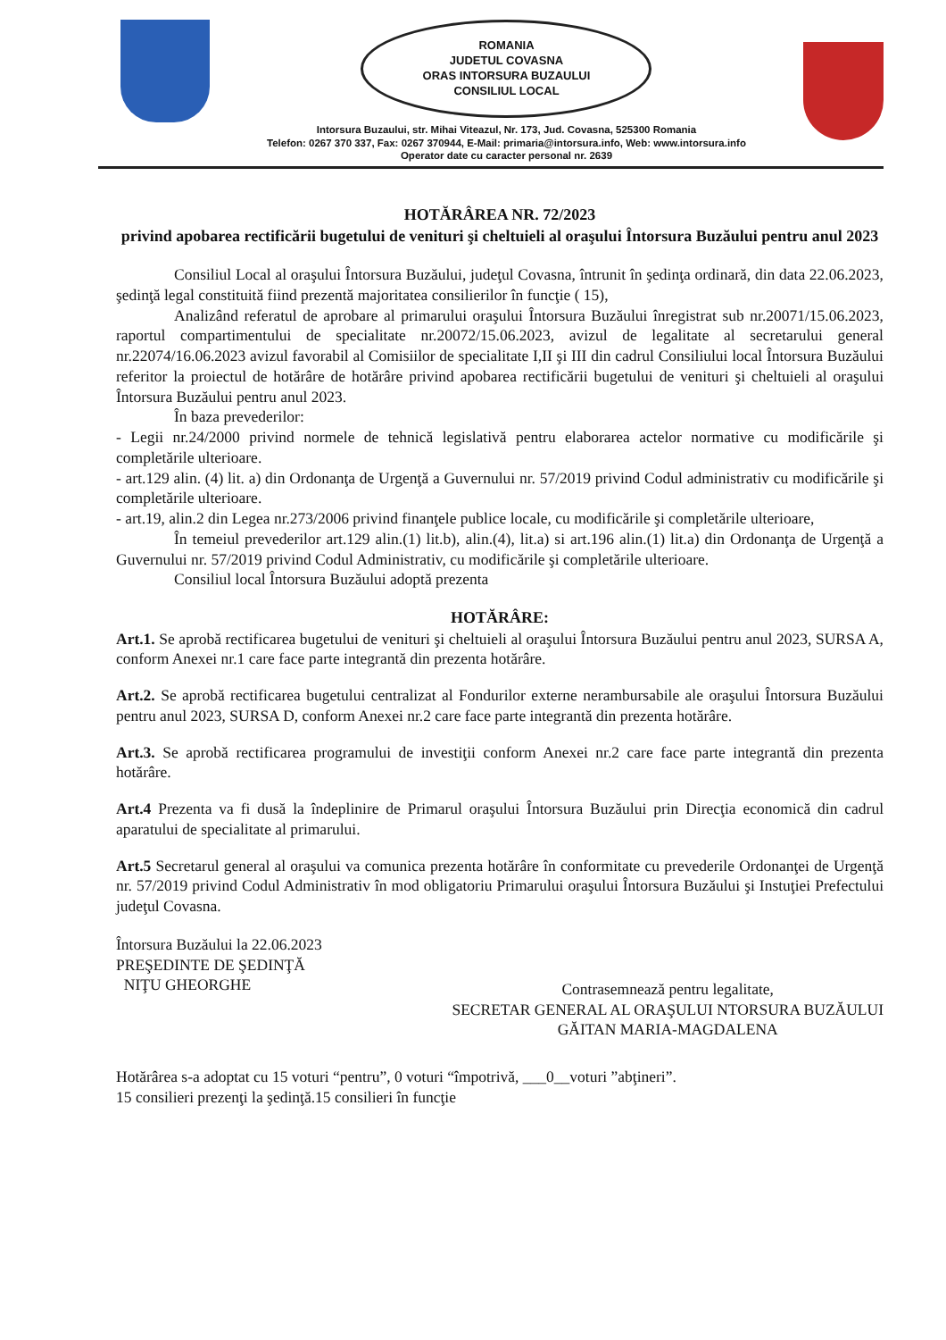ROMANIA
JUDETUL COVASNA
ORAS INTORSURA BUZAULUI
CONSILIUL LOCAL
Intorsura Buzaului, str. Mihai Viteazul, Nr. 173, Jud. Covasna, 525300 Romania
Telefon: 0267 370 337, Fax: 0267 370944, E-Mail: primaria@intorsura.info, Web: www.intorsura.info
Operator date cu caracter personal nr. 2639
HOTĂRÂREA NR. 72/2023
privind apobarea rectificării bugetului de venituri şi cheltuieli al oraşului Întorsura Buzăului pentru anul 2023
Consiliul Local al oraşului Întorsura Buzăului, judeţul Covasna, întrunit în şedinţa ordinară, din data 22.06.2023, şedinţă legal constituită fiind prezentă majoritatea consilierilor în funcţie ( 15),
Analizând referatul de aprobare al primarului oraşului Întorsura Buzăului înregistrat sub nr.20071/15.06.2023, raportul compartimentului de specialitate nr.20072/15.06.2023, avizul de legalitate al secretarului general nr.22074/16.06.2023 avizul favorabil al Comisiilor de specialitate I,II şi III din cadrul Consiliului local Întorsura Buzăului referitor la proiectul de hotărâre de hotărâre privind apobarea rectificării bugetului de venituri şi cheltuieli al oraşului Întorsura Buzăului pentru anul 2023.
În baza prevederilor:
- Legii nr.24/2000 privind normele de tehnică legislativă pentru elaborarea actelor normative cu modificările şi completările ulterioare.
- art.129 alin. (4) lit. a) din Ordonanţa de Urgenţă a Guvernului nr. 57/2019 privind Codul administrativ cu modificările şi completările ulterioare.
- art.19, alin.2 din Legea nr.273/2006 privind finanţele publice locale, cu modificările şi completările ulterioare,
În temeiul prevederilor art.129 alin.(1) lit.b), alin.(4), lit.a) si art.196 alin.(1) lit.a) din Ordonanţa de Urgenţă a Guvernului nr. 57/2019 privind Codul Administrativ, cu modificările şi completările ulterioare.
Consiliul local Întorsura Buzăului adoptă prezenta
HOTĂRÂRE:
Art.1. Se aprobă rectificarea bugetului de venituri şi cheltuieli al oraşului Întorsura Buzăului pentru anul 2023, SURSA A, conform Anexei nr.1 care face parte integrantă din prezenta hotărâre.
Art.2. Se aprobă rectificarea bugetului centralizat al Fondurilor externe nerambursabile ale oraşului Întorsura Buzăului pentru anul 2023, SURSA D, conform Anexei nr.2 care face parte integrantă din prezenta hotărâre.
Art.3. Se aprobă rectificarea programului de investiţii conform Anexei nr.2 care face parte integrantă din prezenta hotărâre.
Art.4 Prezenta va fi dusă la îndeplinire de Primarul oraşului Întorsura Buzăului prin Direcţia economică din cadrul aparatului de specialitate al primarului.
Art.5 Secretarul general al oraşului va comunica prezenta hotărâre în conformitate cu prevederile Ordonanţei de Urgenţă nr. 57/2019 privind Codul Administrativ în mod obligatoriu Primarului oraşului Întorsura Buzăului şi Instuţiei Prefectului judeţul Covasna.
Întorsura Buzăului la 22.06.2023
PREŞEDINTE DE ŞEDINŢĂ
NIŢU GHEORGHE
Contrasemnează pentru legalitate,
SECRETAR GENERAL AL ORAŞULUI NTORSURA BUZĂULUI
GĂITAN MARIA-MAGDALENA
Hotărârea s-a adoptat cu 15 voturi “pentru”, 0 voturi “împotrivă, ___0__voturi ”abţineri”.
15 consilieri prezenţi la şedinţă.15 consilieri în funcţie